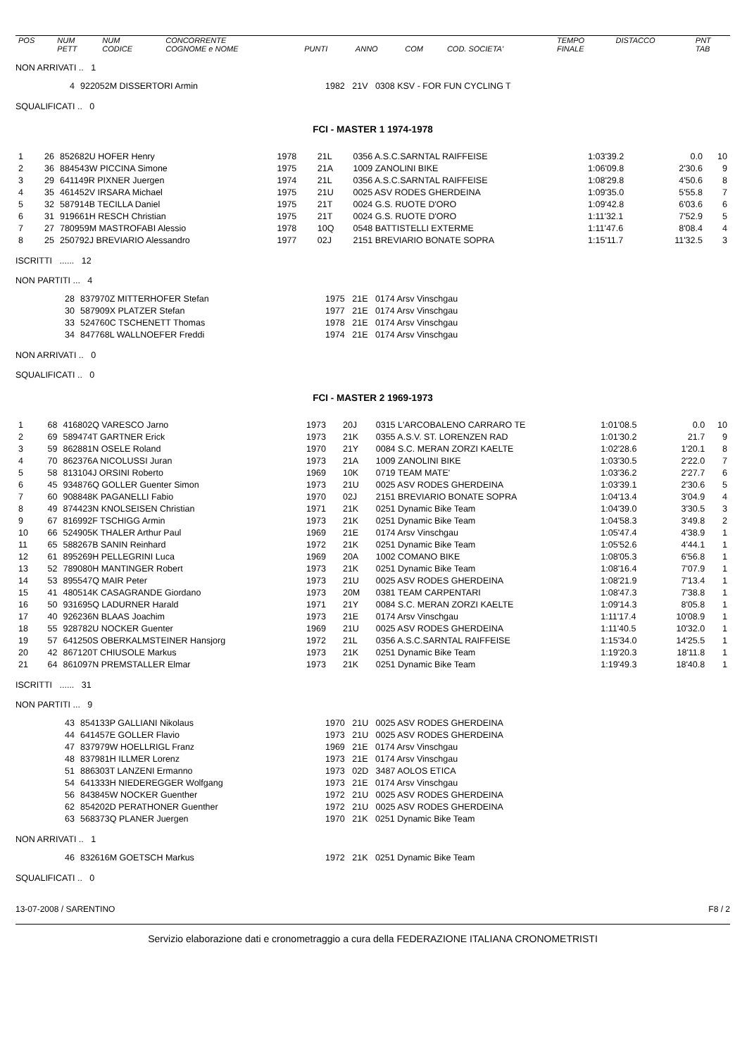| POS | NUM PETT | NUM CODICE | CONCORRENTE COGNOME e NOME | PUNTI | ANNO | COM | COD. SOCIETA' | TEMPO FINALE | DISTACCO | PNT TAB |
| --- | --- | --- | --- | --- | --- | --- | --- | --- | --- | --- |
NON ARRIVATI .. 1
| 4 | 922052M DISSERTORI Armin | 1982 21V 0308 KSV - FOR FUN CYCLING T |
SQUALIFICATI .. 0
FCI - MASTER 1 1974-1978
| 1 | 26 | 852682U HOFER Henry | 1978 | 21L | 0356 A.S.C.SARNTAL RAIFFEISE | 1:03'39.2 | 0.0 | 10 |
| 2 | 36 | 884543W PICCINA Simone | 1975 | 21A | 1009 ZANOLINI BIKE | 1:06'09.8 | 2'30.6 | 9 |
| 3 | 29 | 641149R PIXNER Juergen | 1974 | 21L | 0356 A.S.C.SARNTAL RAIFFEISE | 1:08'29.8 | 4'50.6 | 8 |
| 4 | 35 | 461452V IRSARA Michael | 1975 | 21U | 0025 ASV RODES GHERDEINA | 1:09'35.0 | 5'55.8 | 7 |
| 5 | 32 | 587914B TECILLA Daniel | 1975 | 21T | 0024 G.S. RUOTE D'ORO | 1:09'42.8 | 6'03.6 | 6 |
| 6 | 31 | 919661H RESCH Christian | 1975 | 21T | 0024 G.S. RUOTE D'ORO | 1:11'32.1 | 7'52.9 | 5 |
| 7 | 27 | 780959M MASTROFABI Alessio | 1978 | 10Q | 0548 BATTISTELLI EXTERME | 1:11'47.6 | 8'08.4 | 4 |
| 8 | 25 | 250792J BREVIARIO Alessandro | 1977 | 02J | 2151 BREVIARIO BONATE SOPRA | 1:15'11.7 | 11'32.5 | 3 |
ISCRITTI ...... 12
NON PARTITI ... 4
| 28 | 837970Z MITTERHOFER Stefan | 1975 21E 0174 Arsv Vinschgau |
| 30 | 587909X PLATZER Stefan | 1977 21E 0174 Arsv Vinschgau |
| 33 | 524760C TSCHENETT Thomas | 1978 21E 0174 Arsv Vinschgau |
| 34 | 847768L WALLNOEFER Freddi | 1974 21E 0174 Arsv Vinschgau |
NON ARRIVATI .. 0
SQUALIFICATI .. 0
FCI - MASTER 2 1969-1973
| 1 | 68 | 416802Q VARESCO Jarno | 1973 | 20J | 0315 L'ARCOBALENO CARRARO TE | 1:01'08.5 | 0.0 | 10 |
| 2 | 69 | 589474T GARTNER Erick | 1973 | 21K | 0355 A.S.V. ST. LORENZEN RAD | 1:01'30.2 | 21.7 | 9 |
| 3 | 59 | 862881N OSELE Roland | 1970 | 21Y | 0084 S.C. MERAN ZORZI KAELTE | 1:02'28.6 | 1'20.1 | 8 |
| 4 | 70 | 862376A NICOLUSSI Juran | 1973 | 21A | 1009 ZANOLINI BIKE | 1:03'30.5 | 2'22.0 | 7 |
| 5 | 58 | 813104J ORSINI Roberto | 1969 | 10K | 0719 TEAM MATE' | 1:03'36.2 | 2'27.7 | 6 |
| 6 | 45 | 934876Q GOLLER Guenter Simon | 1973 | 21U | 0025 ASV RODES GHERDEINA | 1:03'39.1 | 2'30.6 | 5 |
| 7 | 60 | 908848K PAGANELLI Fabio | 1970 | 02J | 2151 BREVIARIO BONATE SOPRA | 1:04'13.4 | 3'04.9 | 4 |
| 8 | 49 | 874423N KNOLSEISEN Christian | 1971 | 21K | 0251 Dynamic Bike Team | 1:04'39.0 | 3'30.5 | 3 |
| 9 | 67 | 816992F TSCHIGG Armin | 1973 | 21K | 0251 Dynamic Bike Team | 1:04'58.3 | 3'49.8 | 2 |
| 10 | 66 | 524905K THALER Arthur Paul | 1969 | 21E | 0174 Arsv Vinschgau | 1:05'47.4 | 4'38.9 | 1 |
| 11 | 65 | 588267B SANIN Reinhard | 1972 | 21K | 0251 Dynamic Bike Team | 1:05'52.6 | 4'44.1 | 1 |
| 12 | 61 | 895269H PELLEGRINI Luca | 1969 | 20A | 1002 COMANO BIKE | 1:08'05.3 | 6'56.8 | 1 |
| 13 | 52 | 789080H MANTINGER Robert | 1973 | 21K | 0251 Dynamic Bike Team | 1:08'16.4 | 7'07.9 | 1 |
| 14 | 53 | 895547Q MAIR Peter | 1973 | 21U | 0025 ASV RODES GHERDEINA | 1:08'21.9 | 7'13.4 | 1 |
| 15 | 41 | 480514K CASAGRANDE Giordano | 1973 | 20M | 0381 TEAM CARPENTARI | 1:08'47.3 | 7'38.8 | 1 |
| 16 | 50 | 931695Q LADURNER Harald | 1971 | 21Y | 0084 S.C. MERAN ZORZI KAELTE | 1:09'14.3 | 8'05.8 | 1 |
| 17 | 40 | 926236N BLAAS Joachim | 1973 | 21E | 0174 Arsv Vinschgau | 1:11'17.4 | 10'08.9 | 1 |
| 18 | 55 | 928782U NOCKER Guenter | 1969 | 21U | 0025 ASV RODES GHERDEINA | 1:11'40.5 | 10'32.0 | 1 |
| 19 | 57 | 641250S OBERKALMSTEINER Hansjorg | 1972 | 21L | 0356 A.S.C.SARNTAL RAIFFEISE | 1:15'34.0 | 14'25.5 | 1 |
| 20 | 42 | 867120T CHIUSOLE Markus | 1973 | 21K | 0251 Dynamic Bike Team | 1:19'20.3 | 18'11.8 | 1 |
| 21 | 64 | 861097N PREMSTALLER Elmar | 1973 | 21K | 0251 Dynamic Bike Team | 1:19'49.3 | 18'40.8 | 1 |
ISCRITTI ...... 31
NON PARTITI ... 9
| 43 | 854133P GALLIANI Nikolaus | 1970 21U 0025 ASV RODES GHERDEINA |
| 44 | 641457E GOLLER Flavio | 1973 21U 0025 ASV RODES GHERDEINA |
| 47 | 837979W HOELLRIGL Franz | 1969 21E 0174 Arsv Vinschgau |
| 48 | 837981H ILLMER Lorenz | 1973 21E 0174 Arsv Vinschgau |
| 51 | 886303T LANZENI Ermanno | 1973 02D 3487 AOLOS ETICA |
| 54 | 641333H NIEDEREGGER Wolfgang | 1973 21E 0174 Arsv Vinschgau |
| 56 | 843845W NOCKER Guenther | 1972 21U 0025 ASV RODES GHERDEINA |
| 62 | 854202D PERATHONER Guenther | 1972 21U 0025 ASV RODES GHERDEINA |
| 63 | 568373Q PLANER Juergen | 1970 21K 0251 Dynamic Bike Team |
NON ARRIVATI .. 1
| 46 | 832616M GOETSCH Markus | 1972 21K 0251 Dynamic Bike Team |
SQUALIFICATI .. 0
13-07-2008 / SARENTINO F8 / 2
Servizio elaborazione dati e cronometraggio a cura della FEDERAZIONE ITALIANA CRONOMETRISTI